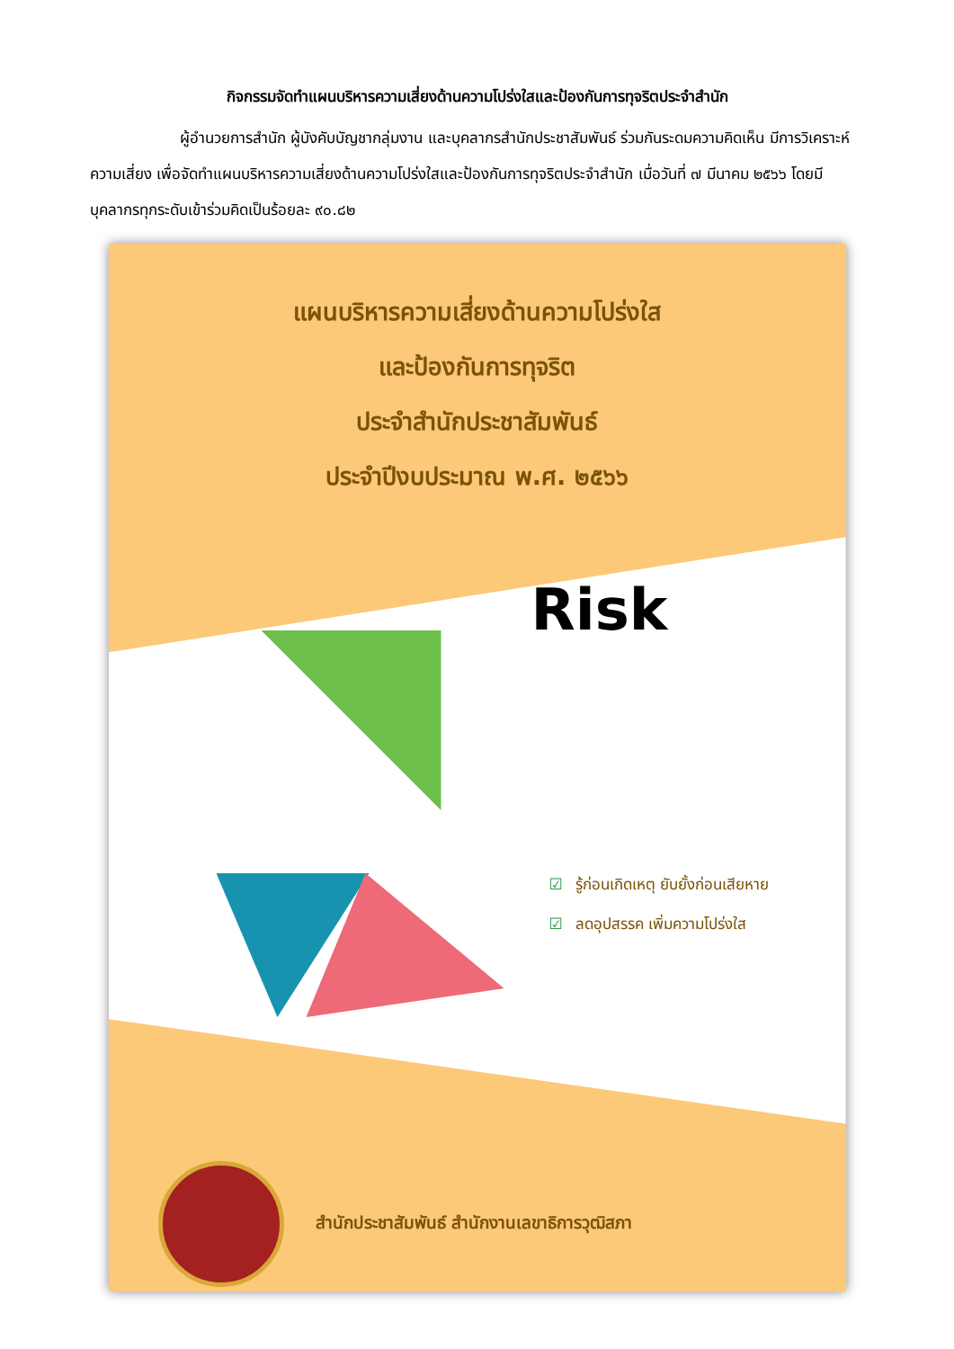กิจกรรมจัดทำแผนบริหารความเสี่ยงด้านความโปร่งใสและป้องกันการทุจริตประจำสำนัก
ผู้อำนวยการสำนัก ผู้บังคับบัญชากลุ่มงาน และบุคลากรสำนักประชาสัมพันธ์ ร่วมกันระดมความคิดเห็น มีการวิเคราะห์ความเสี่ยง เพื่อจัดทำแผนบริหารความเสี่ยงด้านความโปร่งใสและป้องกันการทุจริตประจำสำนัก เมื่อวันที่ ๗ มีนาคม ๒๕๖๖ โดยมีบุคลากรทุกระดับเข้าร่วมคิดเป็นร้อยละ ๙๐.๘๒
แผนบริหารความเสี่ยงด้านความโปร่งใส
และป้องกันการทุจริต
ประจำสำนักประชาสัมพันธ์
ประจำปีงบประมาณ พ.ศ. ๒๕๖๖
Risk
☑ รู้ก่อนเกิดเหตุ ยับยั้งก่อนเสียหาย
☑ ลดอุปสรรค เพิ่มความโปร่งใส
สำนักประชาสัมพันธ์ สำนักงานเลขาธิการวุฒิสภา